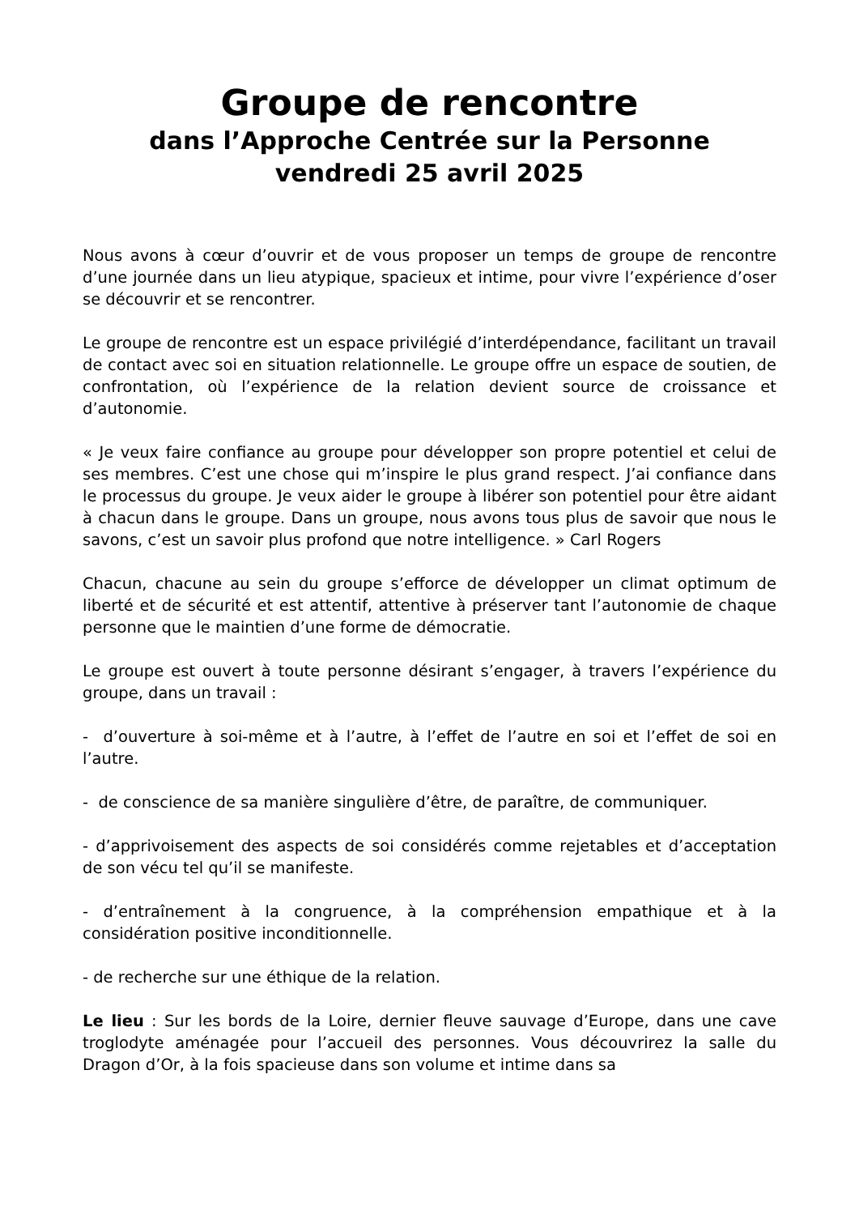Groupe de rencontre
dans l’Approche Centrée sur la Personne
vendredi 25 avril 2025
Nous avons à cœur d’ouvrir et de vous proposer un temps de groupe de rencontre d’une journée dans un lieu atypique, spacieux et intime, pour vivre l’expérience d’oser se découvrir et se rencontrer.
Le groupe de rencontre est un espace privilégié d’interdépendance, facilitant un travail de contact avec soi en situation relationnelle. Le groupe offre un espace de soutien, de confrontation, où l’expérience de la relation devient source de croissance et d’autonomie.
« Je veux faire confiance au groupe pour développer son propre potentiel et celui de ses membres. C’est une chose qui m’inspire le plus grand respect. J’ai confiance dans le processus du groupe. Je veux aider le groupe à libérer son potentiel pour être aidant à chacun dans le groupe. Dans un groupe, nous avons tous plus de savoir que nous le savons, c’est un savoir plus profond que notre intelligence. » Carl Rogers
Chacun, chacune au sein du groupe s’efforce de développer un climat optimum de liberté et de sécurité et est attentif, attentive à préserver tant l’autonomie de chaque personne que le maintien d’une forme de démocratie.
Le groupe est ouvert à toute personne désirant s’engager, à travers l’expérience du groupe, dans un travail :
- d’ouverture à soi-même et à l’autre, à l’effet de l’autre en soi et l’effet de soi en l’autre.
- de conscience de sa manière singulière d’être, de paraître, de communiquer.
- d’apprivoisement des aspects de soi considérés comme rejetables et d’acceptation de son vécu tel qu’il se manifeste.
- d’entraînement à la congruence, à la compréhension empathique et à la considération positive inconditionnelle.
- de recherche sur une éthique de la relation.
Le lieu : Sur les bords de la Loire, dernier fleuve sauvage d’Europe, dans une cave troglodyte aménagée pour l’accueil des personnes. Vous découvrirez la salle du Dragon d’Or, à la fois spacieuse dans son volume et intime dans sa